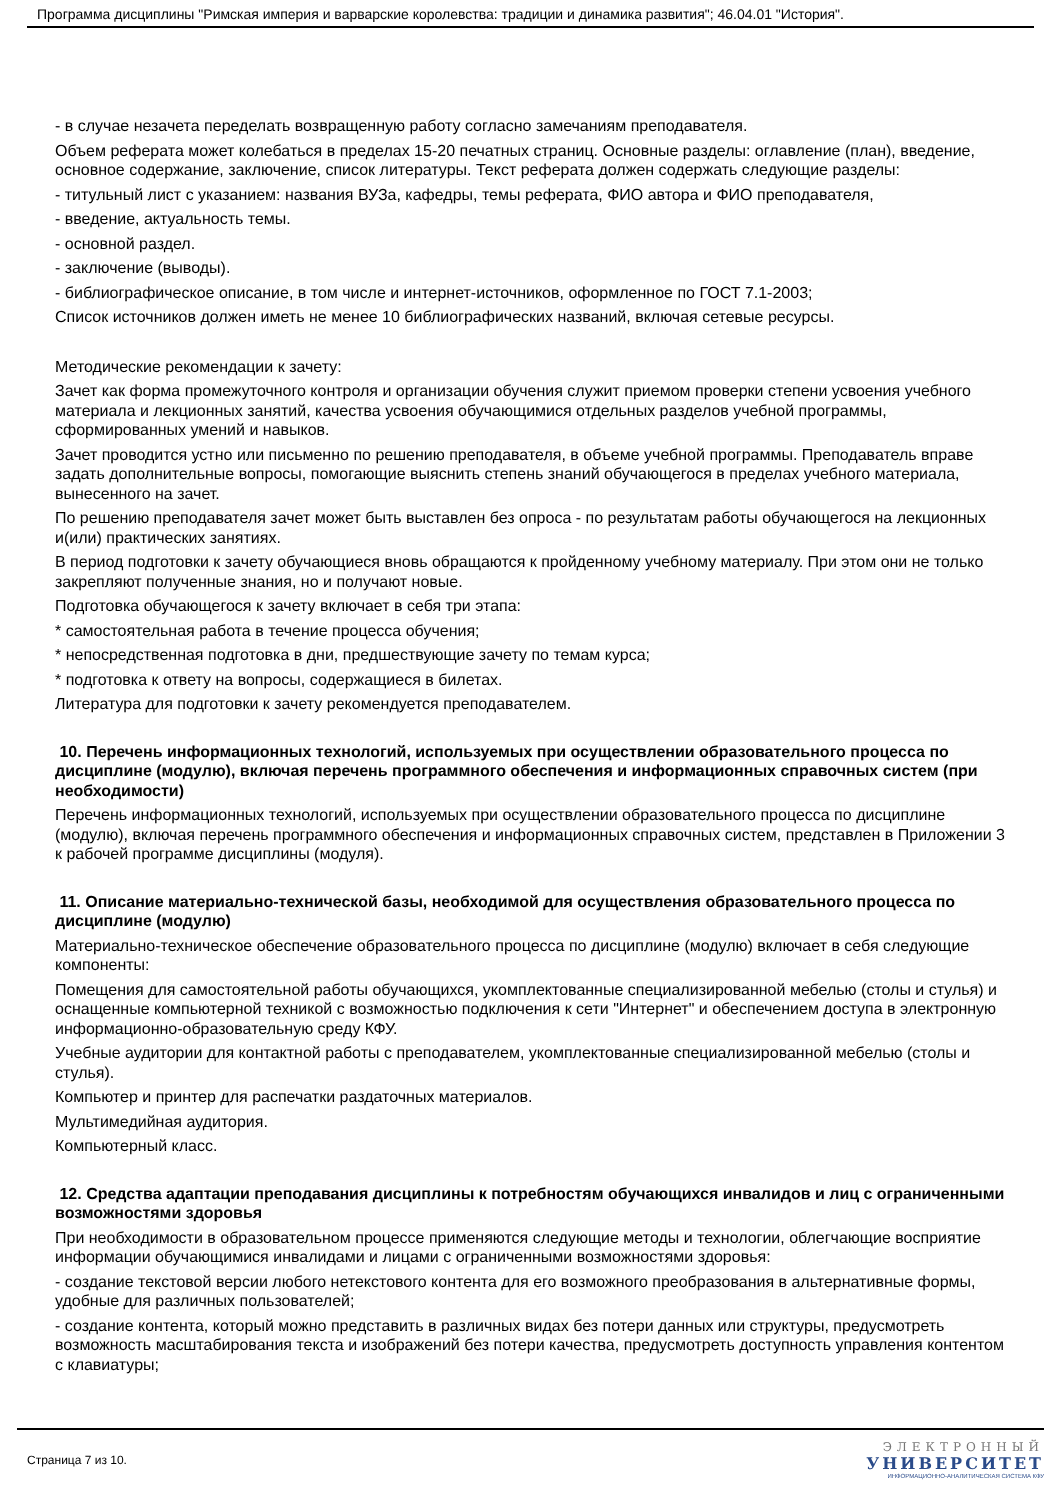Программа дисциплины "Римская империя и варварские королевства: традиции и динамика развития"; 46.04.01 "История".
- в случае незачета переделать возвращенную работу согласно замечаниям преподавателя.
Объем реферата может колебаться в пределах 15-20 печатных страниц. Основные разделы: оглавление (план), введение, основное содержание, заключение, список литературы. Текст реферата должен содержать следующие разделы:
- титульный лист с указанием: названия ВУЗа, кафедры, темы реферата, ФИО автора и ФИО преподавателя,
- введение, актуальность темы.
- основной раздел.
- заключение (выводы).
- библиографическое описание, в том числе и интернет-источников, оформленное по ГОСТ 7.1-2003;
Список источников должен иметь не менее 10 библиографических названий, включая сетевые ресурсы.
Методические рекомендации к зачету:
Зачет как форма промежуточного контроля и организации обучения служит приемом проверки степени усвоения учебного материала и лекционных занятий, качества усвоения обучающимися отдельных разделов учебной программы, сформированных умений и навыков.
Зачет проводится устно или письменно по решению преподавателя, в объеме учебной программы. Преподаватель вправе задать дополнительные вопросы, помогающие выяснить степень знаний обучающегося в пределах учебного материала, вынесенного на зачет.
По решению преподавателя зачет может быть выставлен без опроса - по результатам работы обучающегося на лекционных и(или) практических занятиях.
В период подготовки к зачету обучающиеся вновь обращаются к пройденному учебному материалу. При этом они не только закрепляют полученные знания, но и получают новые.
Подготовка обучающегося к зачету включает в себя три этапа:
* самостоятельная работа в течение процесса обучения;
* непосредственная подготовка в дни, предшествующие зачету по темам курса;
* подготовка к ответу на вопросы, содержащиеся в билетах.
Литература для подготовки к зачету рекомендуется преподавателем.
10. Перечень информационных технологий, используемых при осуществлении образовательного процесса по дисциплине (модулю), включая перечень программного обеспечения и информационных справочных систем (при необходимости)
Перечень информационных технологий, используемых при осуществлении образовательного процесса по дисциплине (модулю), включая перечень программного обеспечения и информационных справочных систем, представлен в Приложении 3 к рабочей программе дисциплины (модуля).
11. Описание материально-технической базы, необходимой для осуществления образовательного процесса по дисциплине (модулю)
Материально-техническое обеспечение образовательного процесса по дисциплине (модулю) включает в себя следующие компоненты:
Помещения для самостоятельной работы обучающихся, укомплектованные специализированной мебелью (столы и стулья) и оснащенные компьютерной техникой с возможностью подключения к сети "Интернет" и обеспечением доступа в электронную информационно-образовательную среду КФУ.
Учебные аудитории для контактной работы с преподавателем, укомплектованные специализированной мебелью (столы и стулья).
Компьютер и принтер для распечатки раздаточных материалов.
Мультимедийная аудитория.
Компьютерный класс.
12. Средства адаптации преподавания дисциплины к потребностям обучающихся инвалидов и лиц с ограниченными возможностями здоровья
При необходимости в образовательном процессе применяются следующие методы и технологии, облегчающие восприятие информации обучающимися инвалидами и лицами с ограниченными возможностями здоровья:
- создание текстовой версии любого нетекстового контента для его возможного преобразования в альтернативные формы, удобные для различных пользователей;
- создание контента, который можно представить в различных видах без потери данных или структуры, предусмотреть возможность масштабирования текста и изображений без потери качества, предусмотреть доступность управления контентом с клавиатуры;
Страница 7 из 10.
ЭЛЕКТРОННЫЙ
УНИВЕРСИТЕТ
ИНФОРМАЦИОННО-АНАЛИТИЧЕСКАЯ СИСТЕМА КФУ